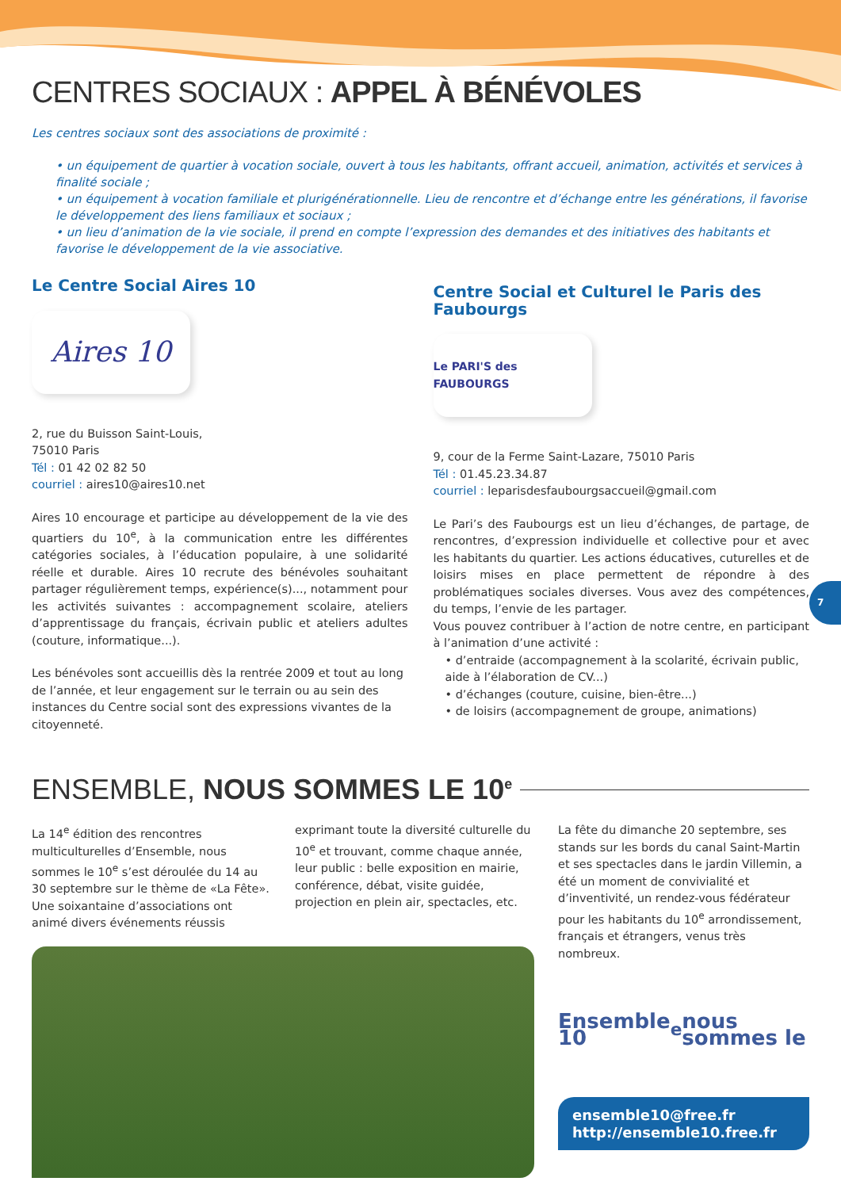CENTRES SOCIAUX : APPEL À BÉNÉVOLES
Les centres sociaux sont des associations de proximité :
• un équipement de quartier à vocation sociale, ouvert à tous les habitants, offrant accueil, animation, activités et services à finalité sociale ;
• un équipement à vocation familiale et plurigénérationnelle. Lieu de rencontre et d’échange entre les générations, il favorise le développement des liens familiaux et sociaux ;
• un lieu d’animation de la vie sociale, il prend en compte l’expression des demandes et des initiatives des habitants et favorise le développement de la vie associative.
Le Centre Social Aires 10
Aires 10
2, rue du Buisson Saint-Louis,
75010 Paris
Tél : 01 42 02 82 50
courriel : aires10@aires10.net
Aires 10 encourage et participe au développement de la vie des quartiers du 10<sup>e</sup>, à la communication entre les différentes catégories sociales, à l’éducation populaire, à une solidarité réelle et durable. Aires 10 recrute des bénévoles souhaitant partager régulièrement temps, expérience(s)..., notamment pour les activités suivantes : accompagnement scolaire, ateliers d’apprentissage du français, écrivain public et ateliers adultes (couture, informatique...).
Les bénévoles sont accueillis dès la rentrée 2009 et tout au long de l’année, et leur engagement sur le terrain ou au sein des instances du Centre social sont des expressions vivantes de la citoyenneté.
Centre Social et Culturel le Paris des Faubourgs
Le PARI'S des FAUBOURGS
9, cour de la Ferme Saint-Lazare, 75010 Paris
Tél : 01.45.23.34.87
courriel : leparisdesfaubourgsaccueil@gmail.com
Le Pari’s des Faubourgs est un lieu d’échanges, de partage, de rencontres, d’expression individuelle et collective pour et avec les habitants du quartier. Les actions éducatives, cuturelles et de loisirs mises en place permettent de répondre à des problématiques sociales diverses. Vous avez des compétences, du temps, l’envie de les partager.
Vous pouvez contribuer à l’action de notre centre, en participant à l’animation d’une activité :
• d’entraide (accompagnement à la scolarité, écrivain public, aide à l’élaboration de CV...)
• d’échanges (couture, cuisine, bien-être...)
• de loisirs (accompagnement de groupe, animations)
ENSEMBLE, NOUS SOMMES LE 10<sup>e</sup>
La 14<sup>e</sup> édition des rencontres multiculturelles d’Ensemble, nous sommes le 10<sup>e</sup> s’est déroulée du 14 au 30 septembre sur le thème de «La Fête». Une soixantaine d’associations ont animé divers événements réussis
exprimant toute la diversité culturelle du 10<sup>e</sup> et trouvant, comme chaque année, leur public : belle exposition en mairie, conférence, débat, visite guidée, projection en plein air, spectacles, etc.
La fête du dimanche 20 septembre, ses stands sur les bords du canal Saint-Martin et ses spectacles dans le jardin Villemin, a été un moment de convivialité et d’inventivité, un rendez-vous fédérateur pour les habitants du 10<sup>e</sup> arrondissement, français et étrangers, venus très nombreux.
Ensemble 10<sup>e</sup> nous sommes le
ensemble10@free.fr
http://ensemble10.free.fr
7